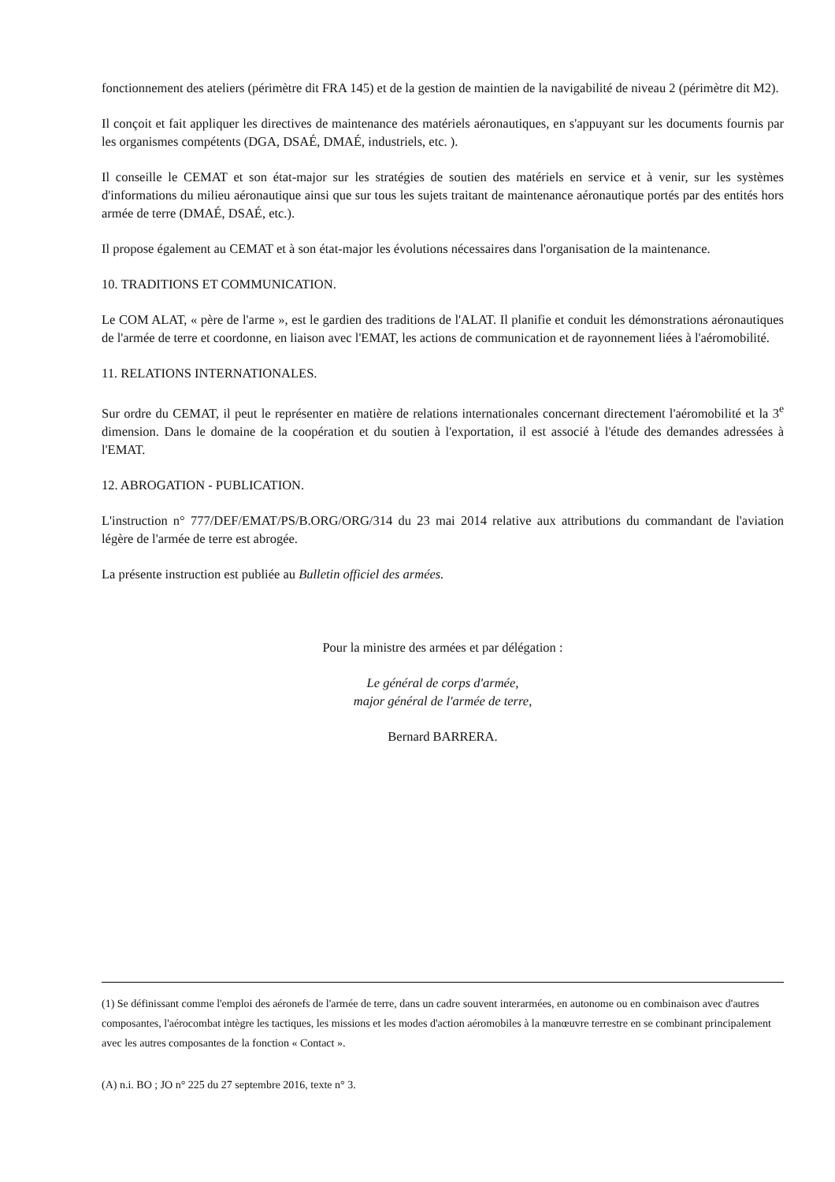fonctionnement des ateliers (périmètre dit FRA 145) et de la gestion de maintien de la navigabilité de niveau 2 (périmètre dit M2).
Il conçoit et fait appliquer les directives de maintenance des matériels aéronautiques, en s'appuyant sur les documents fournis par les organismes compétents (DGA, DSAÉ, DMAÉ, industriels, etc. ).
Il conseille le CEMAT et son état-major sur les stratégies de soutien des matériels en service et à venir, sur les systèmes d'informations du milieu aéronautique ainsi que sur tous les sujets traitant de maintenance aéronautique portés par des entités hors armée de terre (DMAÉ, DSAÉ, etc.).
Il propose également au CEMAT et à son état-major les évolutions nécessaires dans l'organisation de la maintenance.
10. TRADITIONS ET COMMUNICATION.
Le COM ALAT, « père de l'arme », est le gardien des traditions de l'ALAT. Il planifie et conduit les démonstrations aéronautiques de l'armée de terre et coordonne, en liaison avec l'EMAT, les actions de communication et de rayonnement liées à l'aéromobilité.
11. RELATIONS INTERNATIONALES.
Sur ordre du CEMAT, il peut le représenter en matière de relations internationales concernant directement l'aéromobilité et la 3<sup>e</sup> dimension. Dans le domaine de la coopération et du soutien à l'exportation, il est associé à l'étude des demandes adressées à l'EMAT.
12. ABROGATION - PUBLICATION.
L'instruction n° 777/DEF/EMAT/PS/B.ORG/ORG/314 du 23 mai 2014 relative aux attributions du commandant de l'aviation légère de l'armée de terre est abrogée.
La présente instruction est publiée au Bulletin officiel des armées.
Pour la ministre des armées et par délégation :
Le général de corps d'armée,
major général de l'armée de terre,
Bernard BARRERA.
(1) Se définissant comme l'emploi des aéronefs de l'armée de terre, dans un cadre souvent interarmées, en autonome ou en combinaison avec d'autres composantes, l'aérocombat intègre les tactiques, les missions et les modes d'action aéromobiles à la manœuvre terrestre en se combinant principalement avec les autres composantes de la fonction « Contact ».
(A) n.i. BO ; JO n° 225 du 27 septembre 2016, texte n° 3.